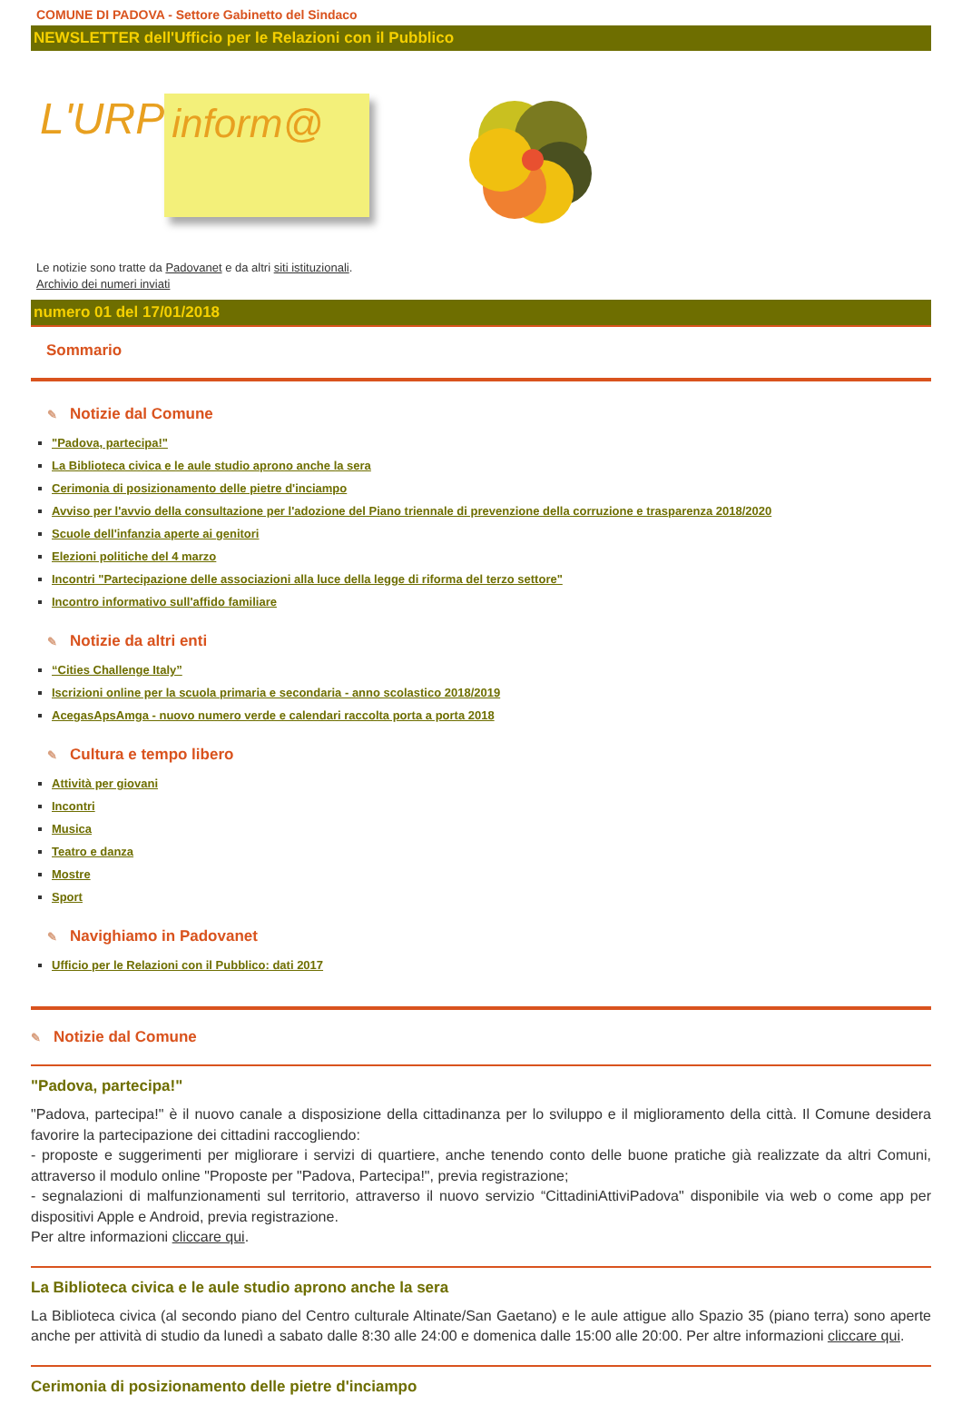COMUNE DI PADOVA - Settore Gabinetto del Sindaco
NEWSLETTER dell'Ufficio per le Relazioni con il Pubblico
L'URP inform@
Le notizie sono tratte da Padovanet e da altri siti istituzionali.
Archivio dei numeri inviati
numero 01 del 17/01/2018
Sommario
✎ Notizie dal Comune
"Padova, partecipa!"
La Biblioteca civica e le aule studio aprono anche la sera
Cerimonia di posizionamento delle pietre d'inciampo
Avviso per l'avvio della consultazione per l'adozione del Piano triennale di prevenzione della corruzione e trasparenza 2018/2020
Scuole dell'infanzia aperte ai genitori
Elezioni politiche del 4 marzo
Incontri "Partecipazione delle associazioni alla luce della legge di riforma del terzo settore"
Incontro informativo sull'affido familiare
✎ Notizie da altri enti
“Cities Challenge Italy”
Iscrizioni online per la scuola primaria e secondaria - anno scolastico 2018/2019
AcegasApsAmga - nuovo numero verde e calendari raccolta porta a porta 2018
✎ Cultura e tempo libero
Attività per giovani
Incontri
Musica
Teatro e danza
Mostre
Sport
✎ Navighiamo in Padovanet
Ufficio per le Relazioni con il Pubblico: dati 2017
✎ Notizie dal Comune
"Padova, partecipa!"
"Padova, partecipa!" è il nuovo canale a disposizione della cittadinanza per lo sviluppo e il miglioramento della città. Il Comune desidera favorire la partecipazione dei cittadini raccogliendo:
- proposte e suggerimenti per migliorare i servizi di quartiere, anche tenendo conto delle buone pratiche già realizzate da altri Comuni, attraverso il modulo online "Proposte per "Padova, Partecipa!", previa registrazione;
- segnalazioni di malfunzionamenti sul territorio, attraverso il nuovo servizio “CittadiniAttiviPadova" disponibile via web o come app per dispositivi Apple e Android, previa registrazione.
Per altre informazioni cliccare qui.
La Biblioteca civica e le aule studio aprono anche la sera
La Biblioteca civica (al secondo piano del Centro culturale Altinate/San Gaetano) e le aule attigue allo Spazio 35 (piano terra) sono aperte anche per attività di studio da lunedì a sabato dalle 8:30 alle 24:00 e domenica dalle 15:00 alle 20:00. Per altre informazioni cliccare qui.
Cerimonia di posizionamento delle pietre d'inciampo